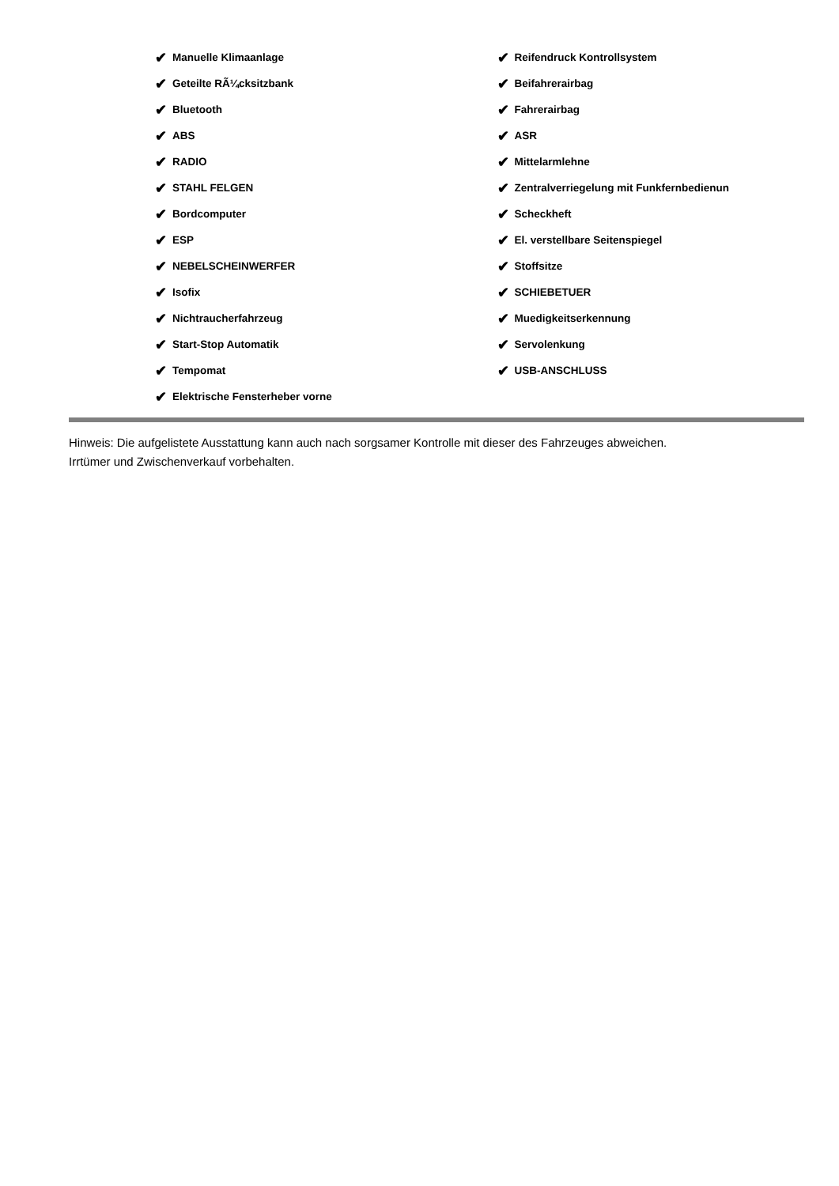✔ Manuelle Klimaanlage
✔ Geteilte RÃ¼cksitzbank
✔ Bluetooth
✔ ABS
✔ RADIO
✔ STAHL FELGEN
✔ Bordcomputer
✔ ESP
✔ NEBELSCHEINWERFER
✔ Isofix
✔ Nichtraucherfahrzeug
✔ Start-Stop Automatik
✔ Tempomat
✔ Elektrische Fensterheber vorne
✔ Reifendruck Kontrollsystem
✔ Beifahrerairbag
✔ Fahrerairbag
✔ ASR
✔ Mittelarmlehne
✔ Zentralverriegelung mit Funkfernbedienun
✔ Scheckheft
✔ El. verstellbare Seitenspiegel
✔ Stoffsitze
✔ SCHIEBETUER
✔ Muedigkeitserkennung
✔ Servolenkung
✔ USB-ANSCHLUSS
Hinweis: Die aufgelistete Ausstattung kann auch nach sorgsamer Kontrolle mit dieser des Fahrzeuges abweichen. Irrtümer und Zwischenverkauf vorbehalten.